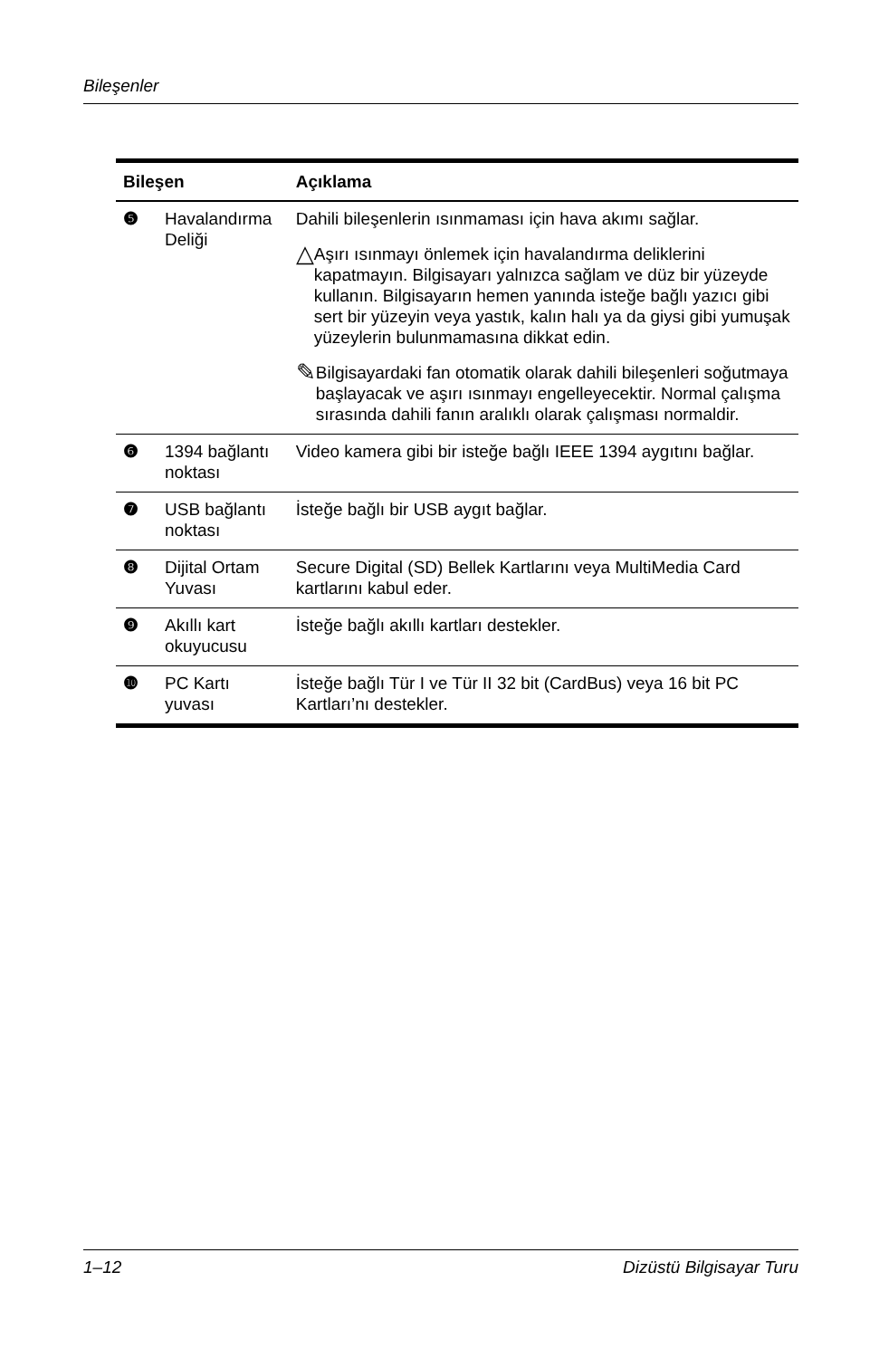Bileşenler
| Bileşen | | Açıklama |
| --- | --- | --- |
| ❺ | Havalandırma Deliği | Dahili bileşenlerin ısınmaması için hava akımı sağlar. △ Aşırı ısınmayı önlemek için havalandırma deliklerini kapatmayın. Bilgisayarı yalnızca sağlam ve düz bir yüzeyde kullanın. Bilgisayarın hemen yanında isteğe bağlı yazıcı gibi sert bir yüzeyin veya yastık, kalın halı ya da giysi gibi yumuşak yüzeylerin bulunmamasına dikkat edin. ✎ Bilgisayardaki fan otomatik olarak dahili bileşenleri soğutmaya başlayacak ve aşırı ısınmayı engelleyecektir. Normal çalışma sırasında dahili fanın aralıklı olarak çalışması normaldir. |
| ❻ | 1394 bağlantı noktası | Video kamera gibi bir isteğe bağlı IEEE 1394 aygıtını bağlar. |
| ❼ | USB bağlantı noktası | İsteğe bağlı bir USB aygıt bağlar. |
| ❽ | Dijital Ortam Yuvası | Secure Digital (SD) Bellek Kartlarını veya MultiMedia Card kartlarını kabul eder. |
| ❾ | Akıllı kart okuyucusu | İsteğe bağlı akıllı kartları destekler. |
| ❿ | PC Kartı yuvası | İsteğe bağlı Tür I ve Tür II 32 bit (CardBus) veya 16 bit PC Kartları’nı destekler. |
1–12 Dizüstü Bilgisayar Turu